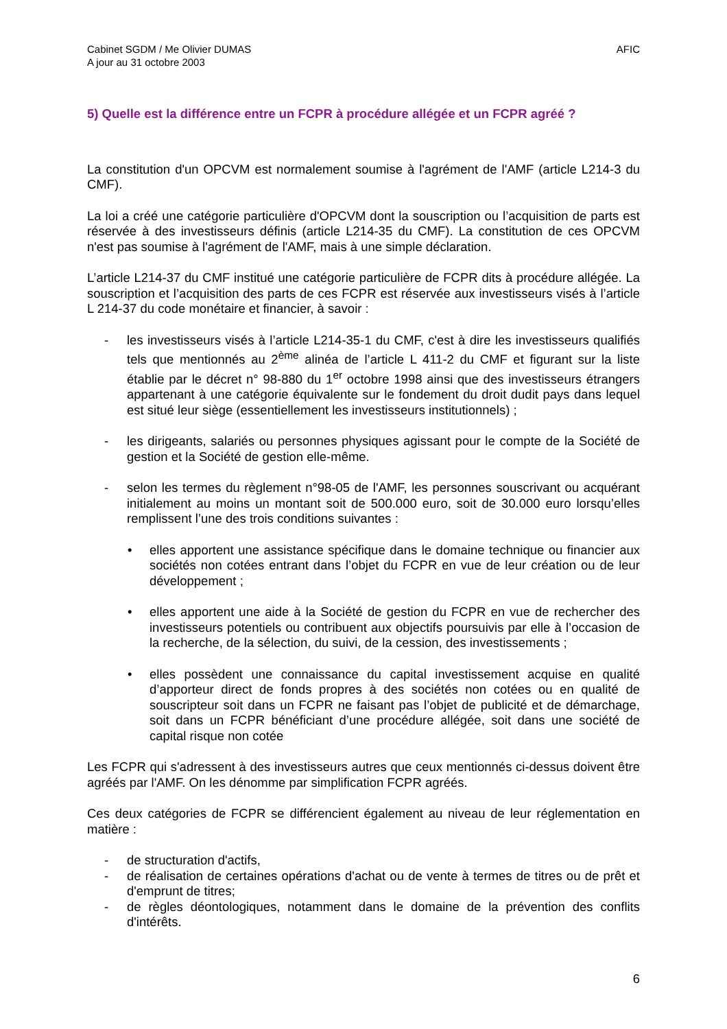Cabinet SGDM / Me Olivier DUMAS
A jour au 31 octobre 2003
AFIC
5) Quelle est la différence entre un FCPR à procédure allégée et un FCPR agréé ?
La constitution d'un OPCVM est normalement soumise à l'agrément de l'AMF (article L214-3 du CMF).
La loi a créé une catégorie particulière d'OPCVM dont la souscription ou l’acquisition de parts est réservée à des investisseurs définis (article L214-35 du CMF). La constitution de ces OPCVM n'est pas soumise à l'agrément de l'AMF, mais à une simple déclaration.
L’article L214-37 du CMF institué une catégorie particulière de FCPR dits à procédure allégée. La souscription et l’acquisition des parts de ces FCPR est réservée aux investisseurs visés à l’article L 214-37 du code monétaire et financier, à savoir :
- les investisseurs visés à l’article L214-35-1 du CMF, c'est à dire les investisseurs qualifiés tels que mentionnés au 2<sup>ème</sup> alinéa de l’article L 411-2 du CMF et figurant sur la liste établie par le décret n° 98-880 du 1<sup>er</sup> octobre 1998 ainsi que des investisseurs étrangers appartenant à une catégorie équivalente sur le fondement du droit dudit pays dans lequel est situé leur siège (essentiellement les investisseurs institutionnels) ;
- les dirigeants, salariés ou personnes physiques agissant pour le compte de la Société de gestion et la Société de gestion elle-même.
- selon les termes du règlement n°98-05 de l'AMF, les personnes souscrivant ou acquérant initialement au moins un montant soit de 500.000 euro, soit de 30.000 euro lorsqu’elles remplissent l’une des trois conditions suivantes :
• elles apportent une assistance spécifique dans le domaine technique ou financier aux sociétés non cotées entrant dans l’objet du FCPR en vue de leur création ou de leur développement ;
• elles apportent une aide à la Société de gestion du FCPR en vue de rechercher des investisseurs potentiels ou contribuent aux objectifs poursuivis par elle à l’occasion de la recherche, de la sélection, du suivi, de la cession, des investissements ;
• elles possèdent une connaissance du capital investissement acquise en qualité d’apporteur direct de fonds propres à des sociétés non cotées ou en qualité de souscripteur soit dans un FCPR ne faisant pas l’objet de publicité et de démarchage, soit dans un FCPR bénéficiant d’une procédure allégée, soit dans une société de capital risque non cotée
Les FCPR qui s'adressent à des investisseurs autres que ceux mentionnés ci-dessus doivent être agréés par l'AMF. On les dénomme par simplification FCPR agréés.
Ces deux catégories de FCPR se différencient également au niveau de leur réglementation en matière :
- de structuration d'actifs,
- de réalisation de certaines opérations d'achat ou de vente à termes de titres ou de prêt et d'emprunt de titres;
- de règles déontologiques, notamment dans le domaine de la prévention des conflits d'intérêts.
6